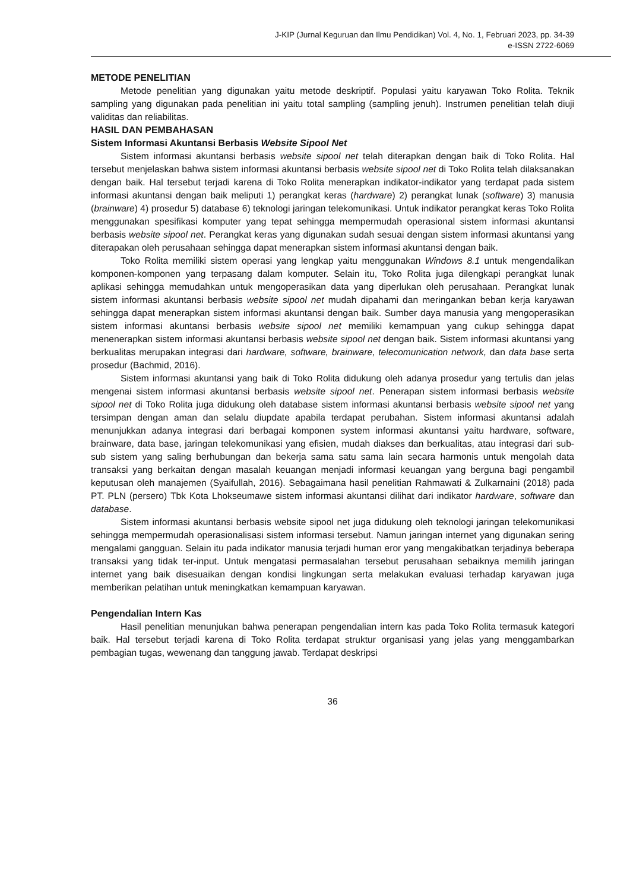J-KIP (Jurnal Keguruan dan Ilmu Pendidikan) Vol. 4, No. 1, Februari 2023, pp. 34-39
e-ISSN 2722-6069
METODE PENELITIAN
Metode penelitian yang digunakan yaitu metode deskriptif. Populasi yaitu karyawan Toko Rolita. Teknik sampling yang digunakan pada penelitian ini yaitu total sampling (sampling jenuh). Instrumen penelitian telah diuji validitas dan reliabilitas.
HASIL DAN PEMBAHASAN
Sistem Informasi Akuntansi Berbasis Website Sipool Net
Sistem informasi akuntansi berbasis website sipool net telah diterapkan dengan baik di Toko Rolita. Hal tersebut menjelaskan bahwa sistem informasi akuntansi berbasis website sipool net di Toko Rolita telah dilaksanakan dengan baik. Hal tersebut terjadi karena di Toko Rolita menerapkan indikator-indikator yang terdapat pada sistem informasi akuntansi dengan baik meliputi 1) perangkat keras (hardware) 2) perangkat lunak (software) 3) manusia (brainware) 4) prosedur 5) database 6) teknologi jaringan telekomunikasi. Untuk indikator perangkat keras Toko Rolita menggunakan spesifikasi komputer yang tepat sehingga mempermudah operasional sistem informasi akuntansi berbasis website sipool net. Perangkat keras yang digunakan sudah sesuai dengan sistem informasi akuntansi yang diterapakan oleh perusahaan sehingga dapat menerapkan sistem informasi akuntansi dengan baik.
Toko Rolita memiliki sistem operasi yang lengkap yaitu menggunakan Windows 8.1 untuk mengendalikan komponen-komponen yang terpasang dalam komputer. Selain itu, Toko Rolita juga dilengkapi perangkat lunak aplikasi sehingga memudahkan untuk mengoperasikan data yang diperlukan oleh perusahaan. Perangkat lunak sistem informasi akuntansi berbasis website sipool net mudah dipahami dan meringankan beban kerja karyawan sehingga dapat menerapkan sistem informasi akuntansi dengan baik. Sumber daya manusia yang mengoperasikan sistem informasi akuntansi berbasis website sipool net memiliki kemampuan yang cukup sehingga dapat menenerapkan sistem informasi akuntansi berbasis website sipool net dengan baik. Sistem informasi akuntansi yang berkualitas merupakan integrasi dari hardware, software, brainware, telecomunication network, dan data base serta prosedur (Bachmid, 2016).
Sistem informasi akuntansi yang baik di Toko Rolita didukung oleh adanya prosedur yang tertulis dan jelas mengenai sistem informasi akuntansi berbasis website sipool net. Penerapan sistem informasi berbasis website sipool net di Toko Rolita juga didukung oleh database sistem informasi akuntansi berbasis website sipool net yang tersimpan dengan aman dan selalu diupdate apabila terdapat perubahan. Sistem informasi akuntansi adalah menunjukkan adanya integrasi dari berbagai komponen system informasi akuntansi yaitu hardware, software, brainware, data base, jaringan telekomunikasi yang efisien, mudah diakses dan berkualitas, atau integrasi dari sub-sub sistem yang saling berhubungan dan bekerja sama satu sama lain secara harmonis untuk mengolah data transaksi yang berkaitan dengan masalah keuangan menjadi informasi keuangan yang berguna bagi pengambil keputusan oleh manajemen (Syaifullah, 2016). Sebagaimana hasil penelitian Rahmawati & Zulkarnaini (2018) pada PT. PLN (persero) Tbk Kota Lhokseumawe sistem informasi akuntansi dilihat dari indikator hardware, software dan database.
Sistem informasi akuntansi berbasis website sipool net juga didukung oleh teknologi jaringan telekomunikasi sehingga mempermudah operasionalisasi sistem informasi tersebut. Namun jaringan internet yang digunakan sering mengalami gangguan. Selain itu pada indikator manusia terjadi human eror yang mengakibatkan terjadinya beberapa transaksi yang tidak ter-input. Untuk mengatasi permasalahan tersebut perusahaan sebaiknya memilih jaringan internet yang baik disesuaikan dengan kondisi lingkungan serta melakukan evaluasi terhadap karyawan juga memberikan pelatihan untuk meningkatkan kemampuan karyawan.
Pengendalian Intern Kas
Hasil penelitian menunjukan bahwa penerapan pengendalian intern kas pada Toko Rolita termasuk kategori baik. Hal tersebut terjadi karena di Toko Rolita terdapat struktur organisasi yang jelas yang menggambarkan pembagian tugas, wewenang dan tanggung jawab. Terdapat deskripsi
36